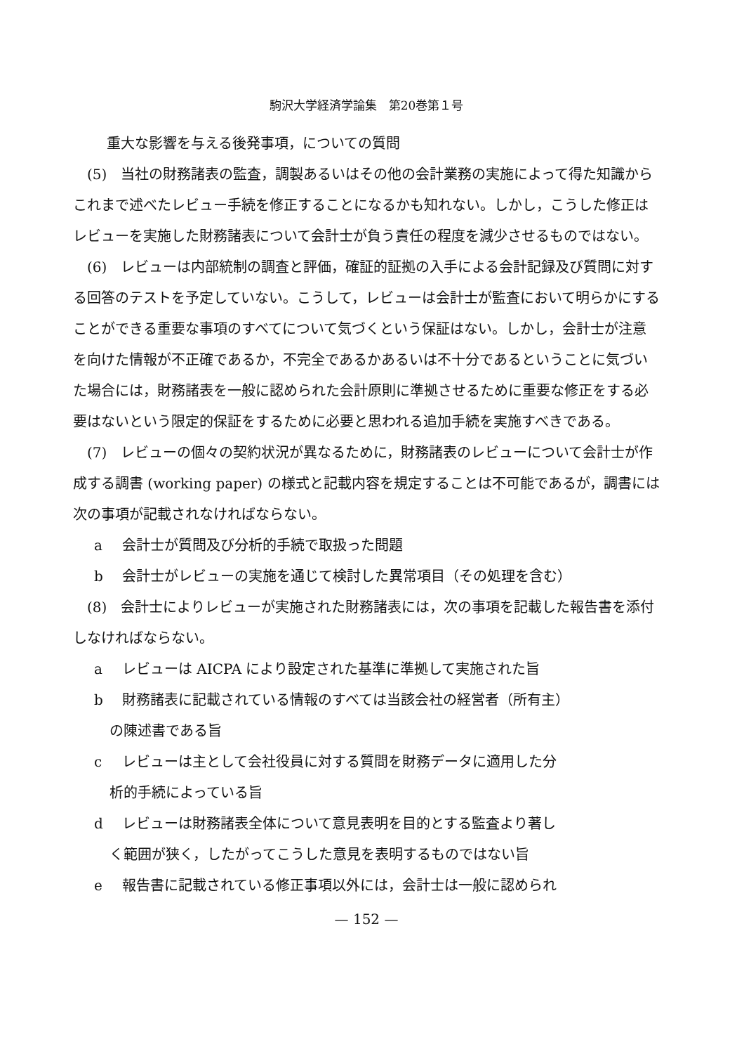駒沢大学経済学論集　第20巻第１号
重大な影響を与える後発事項，についての質問
　(5)　当社の財務諸表の監査，調製あるいはその他の会計業務の実施によって得た知識からこれまで述べたレビュー手続を修正することになるかも知れない。しかし，こうした修正はレビューを実施した財務諸表について会計士が負う責任の程度を減少させるものではない。
　(6)　レビューは内部統制の調査と評価，確証的証拠の入手による会計記録及び質問に対する回答のテストを予定していない。こうして，レビューは会計士が監査において明らかにすることができる重要な事項のすべてについて気づくという保証はない。しかし，会計士が注意を向けた情報が不正確であるか，不完全であるかあるいは不十分であるということに気づいた場合には，財務諸表を一般に認められた会計原則に準拠させるために重要な修正をする必要はないという限定的保証をするために必要と思われる追加手続を実施すべきである。
　(7)　レビューの個々の契約状況が異なるために，財務諸表のレビューについて会計士が作成する調書 (working paper) の様式と記載内容を規定することは不可能であるが，調書には次の事項が記載されなければならない。
a 会計士が質問及び分析的手続で取扱った問題
b 会計士がレビューの実施を通じて検討した異常項目（その処理を含む）
　(8)　会計士によりレビューが実施された財務諸表には，次の事項を記載した報告書を添付しなければならない。
a レビューは AICPA により設定された基準に準拠して実施された旨
b 財務諸表に記載されている情報のすべては当該会社の経営者（所有主）
の陳述書である旨
c レビューは主として会社役員に対する質問を財務データに適用した分
析的手続によっている旨
d レビューは財務諸表全体について意見表明を目的とする監査より著し
く範囲が狭く，したがってこうした意見を表明するものではない旨
e 報告書に記載されている修正事項以外には，会計士は一般に認められ
— 152 —